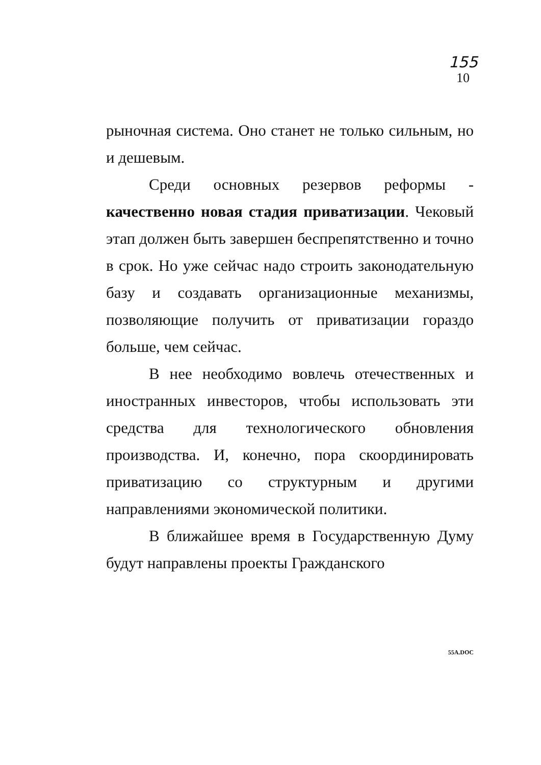155
10
рыночная система. Оно станет не только сильным, но и дешевым.
Среди основных резервов реформы - качественно новая стадия приватизации. Чековый этап должен быть завершен беспрепятственно и точно в срок. Но уже сейчас надо строить законодательную базу и создавать организационные механизмы, позволяющие получить от приватизации гораздо больше, чем сейчас.
В нее необходимо вовлечь отечественных и иностранных инвесторов, чтобы использовать эти средства для технологического обновления производства. И, конечно, пора скоординировать приватизацию со структурным и другими направлениями экономической политики.
В ближайшее время в Государственную Думу будут направлены проекты Гражданского
55A.DOC